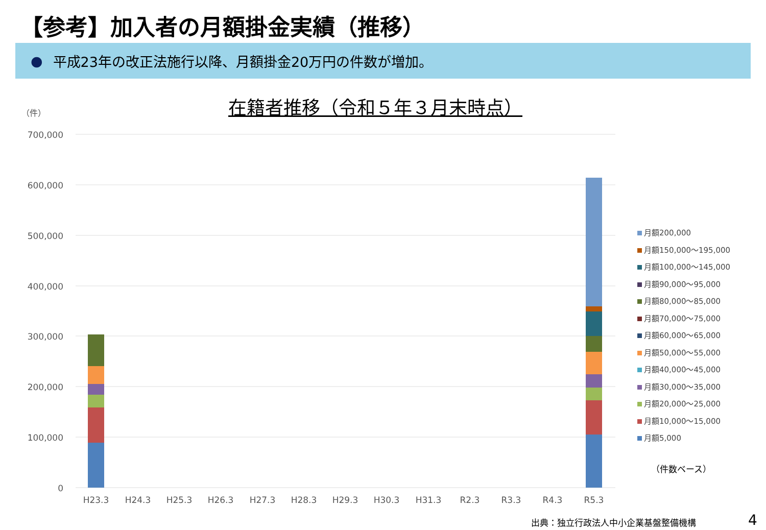【参考】加入者の月額掛金実績（推移）
● 平成23年の改正法施行以降、月額掛金20万円の件数が増加。
在籍者推移（令和５年３月末時点）
（件）
700,000
600,000
500,000
400,000
300,000
200,000
100,000
0
H23.3
H24.3
H25.3
H26.3
H27.3
H28.3
H29.3
H30.3
H31.3
R2.3
R3.3
R4.3
R5.3
月額200,000
月額150,000～195,000
月額100,000～145,000
月額90,000～95,000
月額80,000～85,000
月額70,000～75,000
月額60,000～65,000
月額50,000～55,000
月額40,000～45,000
月額30,000～35,000
月額20,000～25,000
月額10,000～15,000
月額5,000
（件数ベース）
出典：独立行政法人中小企業基盤整備機構
4